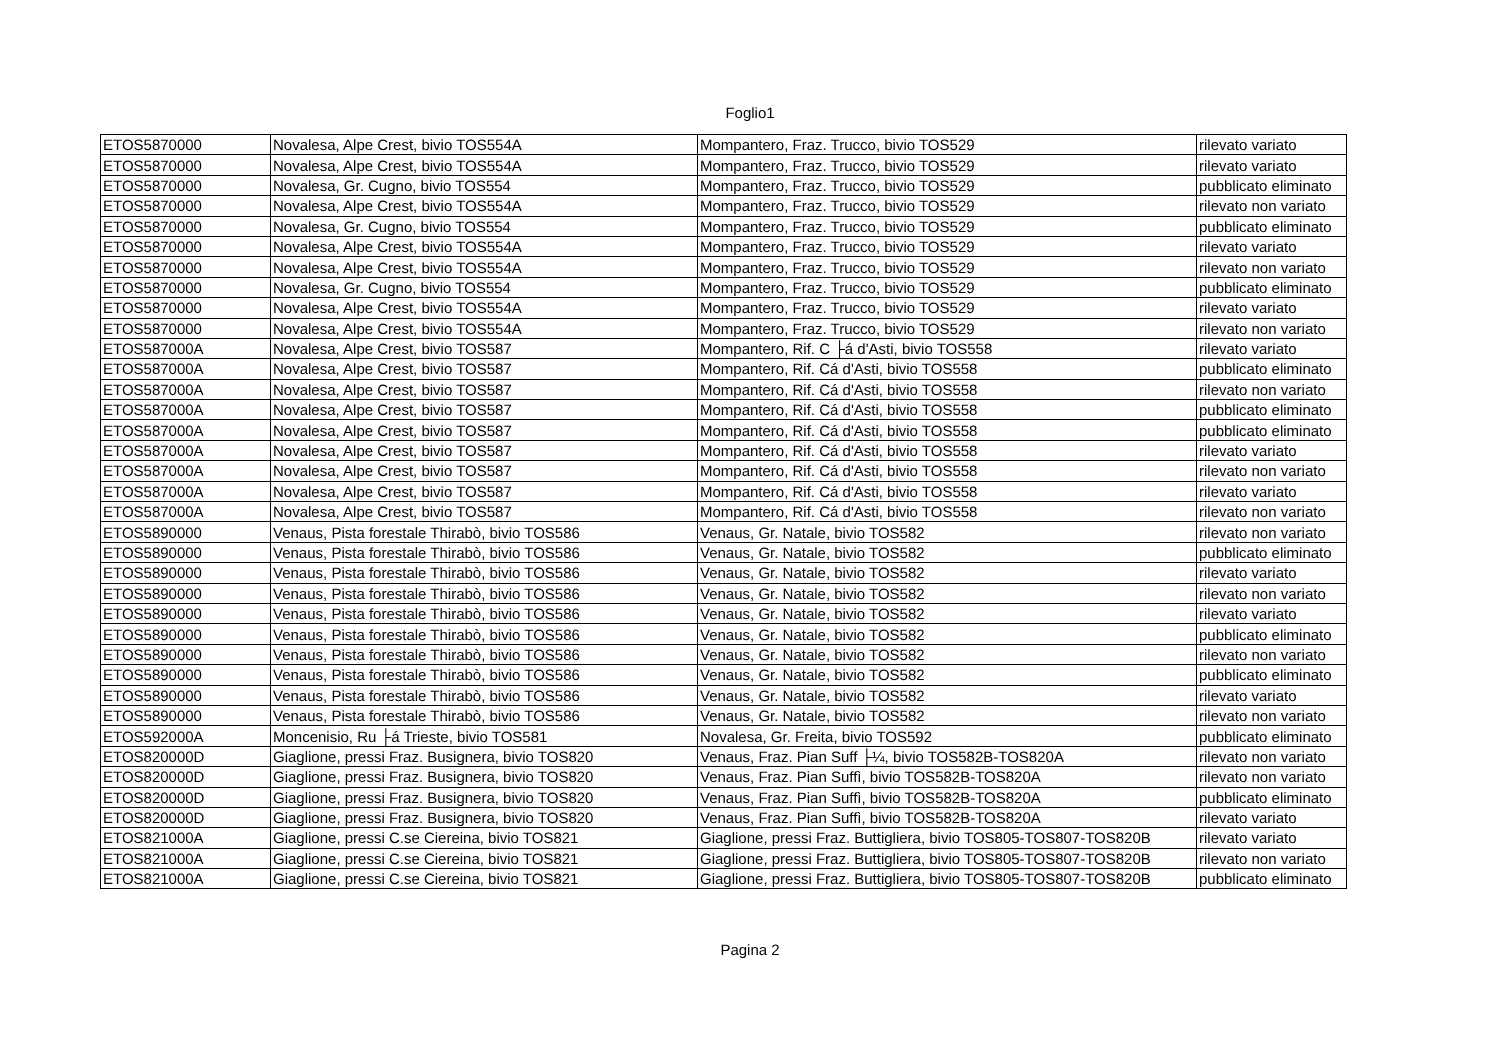Foglio1
| ETOS5870000 | Novalesa, Alpe Crest, bivio TOS554A | Mompantero, Fraz. Trucco, bivio TOS529 | rilevato variato |
| ETOS5870000 | Novalesa, Alpe Crest, bivio TOS554A | Mompantero, Fraz. Trucco, bivio TOS529 | rilevato variato |
| ETOS5870000 | Novalesa, Gr. Cugno, bivio TOS554 | Mompantero, Fraz. Trucco, bivio TOS529 | pubblicato eliminato |
| ETOS5870000 | Novalesa, Alpe Crest, bivio TOS554A | Mompantero, Fraz. Trucco, bivio TOS529 | rilevato non variato |
| ETOS5870000 | Novalesa, Gr. Cugno, bivio TOS554 | Mompantero, Fraz. Trucco, bivio TOS529 | pubblicato eliminato |
| ETOS5870000 | Novalesa, Alpe Crest, bivio TOS554A | Mompantero, Fraz. Trucco, bivio TOS529 | rilevato variato |
| ETOS5870000 | Novalesa, Alpe Crest, bivio TOS554A | Mompantero, Fraz. Trucco, bivio TOS529 | rilevato non variato |
| ETOS5870000 | Novalesa, Gr. Cugno, bivio TOS554 | Mompantero, Fraz. Trucco, bivio TOS529 | pubblicato eliminato |
| ETOS5870000 | Novalesa, Alpe Crest, bivio TOS554A | Mompantero, Fraz. Trucco, bivio TOS529 | rilevato variato |
| ETOS5870000 | Novalesa, Alpe Crest, bivio TOS554A | Mompantero, Fraz. Trucco, bivio TOS529 | rilevato non variato |
| ETOS587000A | Novalesa, Alpe Crest, bivio TOS587 | Mompantero, Rif. C ├á d'Asti, bivio TOS558 | rilevato variato |
| ETOS587000A | Novalesa, Alpe Crest, bivio TOS587 | Mompantero, Rif. Cá d'Asti, bivio TOS558 | pubblicato eliminato |
| ETOS587000A | Novalesa, Alpe Crest, bivio TOS587 | Mompantero, Rif. Cá d'Asti, bivio TOS558 | rilevato non variato |
| ETOS587000A | Novalesa, Alpe Crest, bivio TOS587 | Mompantero, Rif. Cá d'Asti, bivio TOS558 | pubblicato eliminato |
| ETOS587000A | Novalesa, Alpe Crest, bivio TOS587 | Mompantero, Rif. Cá d'Asti, bivio TOS558 | pubblicato eliminato |
| ETOS587000A | Novalesa, Alpe Crest, bivio TOS587 | Mompantero, Rif. Cá d'Asti, bivio TOS558 | rilevato variato |
| ETOS587000A | Novalesa, Alpe Crest, bivio TOS587 | Mompantero, Rif. Cá d'Asti, bivio TOS558 | rilevato non variato |
| ETOS587000A | Novalesa, Alpe Crest, bivio TOS587 | Mompantero, Rif. Cá d'Asti, bivio TOS558 | rilevato variato |
| ETOS587000A | Novalesa, Alpe Crest, bivio TOS587 | Mompantero, Rif. Cá d'Asti, bivio TOS558 | rilevato non variato |
| ETOS5890000 | Venaus, Pista forestale Thirabò, bivio TOS586 | Venaus, Gr. Natale, bivio TOS582 | rilevato non variato |
| ETOS5890000 | Venaus, Pista forestale Thirabò, bivio TOS586 | Venaus, Gr. Natale, bivio TOS582 | pubblicato eliminato |
| ETOS5890000 | Venaus, Pista forestale Thirabò, bivio TOS586 | Venaus, Gr. Natale, bivio TOS582 | rilevato variato |
| ETOS5890000 | Venaus, Pista forestale Thirabò, bivio TOS586 | Venaus, Gr. Natale, bivio TOS582 | rilevato non variato |
| ETOS5890000 | Venaus, Pista forestale Thirabò, bivio TOS586 | Venaus, Gr. Natale, bivio TOS582 | rilevato variato |
| ETOS5890000 | Venaus, Pista forestale Thirabò, bivio TOS586 | Venaus, Gr. Natale, bivio TOS582 | pubblicato eliminato |
| ETOS5890000 | Venaus, Pista forestale Thirabò, bivio TOS586 | Venaus, Gr. Natale, bivio TOS582 | rilevato non variato |
| ETOS5890000 | Venaus, Pista forestale Thirabò, bivio TOS586 | Venaus, Gr. Natale, bivio TOS582 | pubblicato eliminato |
| ETOS5890000 | Venaus, Pista forestale Thirabò, bivio TOS586 | Venaus, Gr. Natale, bivio TOS582 | rilevato variato |
| ETOS5890000 | Venaus, Pista forestale Thirabò, bivio TOS586 | Venaus, Gr. Natale, bivio TOS582 | rilevato non variato |
| ETOS592000A | Moncenisio, Ru ├á Trieste, bivio TOS581 | Novalesa, Gr. Freita, bivio TOS592 | pubblicato eliminato |
| ETOS820000D | Giaglione, pressi Fraz. Busignera, bivio TOS820 | Venaus, Fraz. Pian Suff ├¼, bivio TOS582B-TOS820A | rilevato non variato |
| ETOS820000D | Giaglione, pressi Fraz. Busignera, bivio TOS820 | Venaus, Fraz. Pian Suffì, bivio TOS582B-TOS820A | rilevato non variato |
| ETOS820000D | Giaglione, pressi Fraz. Busignera, bivio TOS820 | Venaus, Fraz. Pian Suffì, bivio TOS582B-TOS820A | pubblicato eliminato |
| ETOS820000D | Giaglione, pressi Fraz. Busignera, bivio TOS820 | Venaus, Fraz. Pian Suffì, bivio TOS582B-TOS820A | rilevato variato |
| ETOS821000A | Giaglione, pressi C.se Ciereina, bivio TOS821 | Giaglione, pressi Fraz. Buttigliera, bivio TOS805-TOS807-TOS820B | rilevato variato |
| ETOS821000A | Giaglione, pressi C.se Ciereina, bivio TOS821 | Giaglione, pressi Fraz. Buttigliera, bivio TOS805-TOS807-TOS820B | rilevato non variato |
| ETOS821000A | Giaglione, pressi C.se Ciereina, bivio TOS821 | Giaglione, pressi Fraz. Buttigliera, bivio TOS805-TOS807-TOS820B | pubblicato eliminato |
Pagina 2